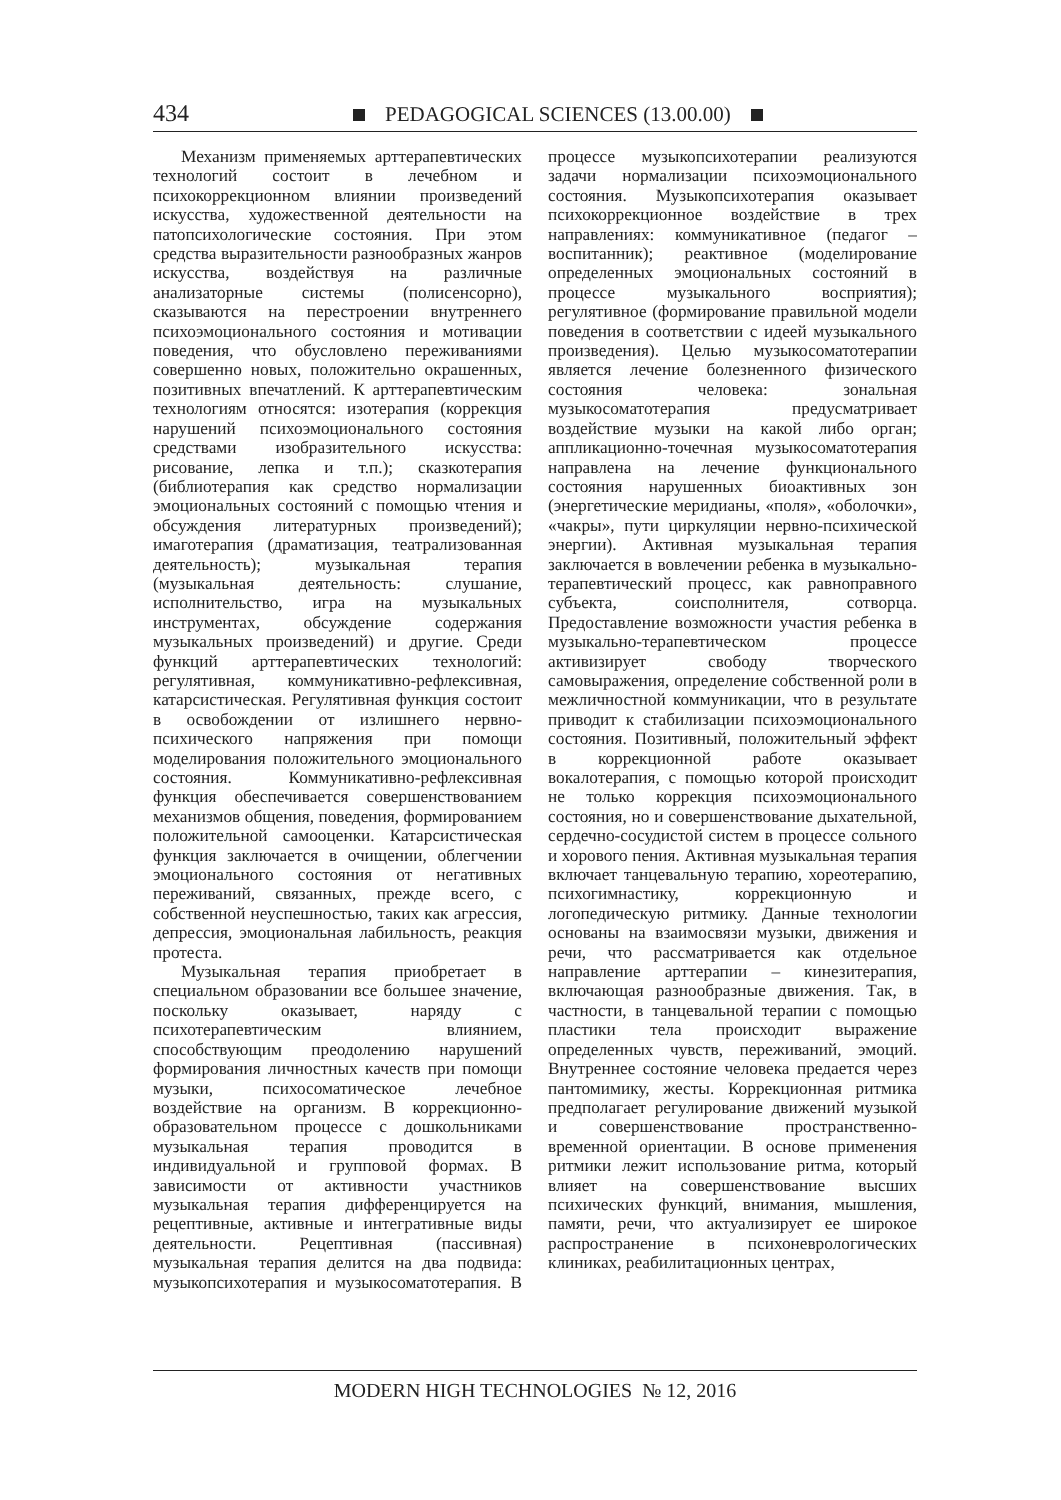434 PEDAGOGICAL SCIENCES (13.00.00)
Механизм применяемых арттерапевтических технологий состоит в лечебном и психокоррекционном влиянии произведений искусства, художественной деятельности на патопсихологические состояния. При этом средства выразительности разнообразных жанров искусства, воздействуя на различные анализаторные системы (полисенсорно), сказываются на перестроении внутреннего психоэмоционального состояния и мотивации поведения, что обусловлено переживаниями совершенно новых, положительно окрашенных, позитивных впечатлений. К арттерапевтическим технологиям относятся: изотерапия (коррекция нарушений психоэмоционального состояния средствами изобразительного искусства: рисование, лепка и т.п.); сказкотерапия (библиотерапия как средство нормализации эмоциональных состояний с помощью чтения и обсуждения литературных произведений); имаготерапия (драматизация, театрализованная деятельность); музыкальная терапия (музыкальная деятельность: слушание, исполнительство, игра на музыкальных инструментах, обсуждение содержания музыкальных произведений) и другие. Среди функций арттерапевтических технологий: регулятивная, коммуникативно-рефлексивная, катарсистическая. Регулятивная функция состоит в освобождении от излишнего нервно-психического напряжения при помощи моделирования положительного эмоционального состояния. Коммуникативно-рефлексивная функция обеспечивается совершенствованием механизмов общения, поведения, формированием положительной самооценки. Катарсистическая функция заключается в очищении, облегчении эмоционального состояния от негативных переживаний, связанных, прежде всего, с собственной неуспешностью, таких как агрессия, депрессия, эмоциональная лабильность, реакция протеста.
Музыкальная терапия приобретает в специальном образовании все большее значение, поскольку оказывает, наряду с психотерапевтическим влиянием, способствующим преодолению нарушений формирования личностных качеств при помощи музыки, психосоматическое лечебное воздействие на организм. В коррекционно-образовательном процессе с дошкольниками музыкальная терапия проводится в индивидуальной и групповой формах. В зависимости от активности участников музыкальная терапия дифференцируется на рецептивные, активные и интегративные виды деятельности. Рецептивная (пассивная) музыкальная терапия делится на два подвида: музыкопсихотерапия и музыкосоматотерапия. В процессе музыкопсихотерапии реализуются задачи нормализации психоэмоционального состояния. Музыкопсихотерапия оказывает психокоррекционное воздействие в трех направлениях: коммуникативное (педагог – воспитанник); реактивное (моделирование определенных эмоциональных состояний в процессе музыкального восприятия); регулятивное (формирование правильной модели поведения в соответствии с идеей музыкального произведения). Целью музыкосоматотерапии является лечение болезненного физического состояния человека: зональная музыкосоматотерапия предусматривает воздействие музыки на какой либо орган; аппликационно-точечная музыкосоматотерапия направлена на лечение функционального состояния нарушенных биоактивных зон (энергетические меридианы, «поля», «оболочки», «чакры», пути циркуляции нервно-психической энергии). Активная музыкальная терапия заключается в вовлечении ребенка в музыкально-терапевтический процесс, как равноправного субъекта, соисполнителя, сотворца. Предоставление возможности участия ребенка в музыкально-терапевтическом процессе активизирует свободу творческого самовыражения, определение собственной роли в межличностной коммуникации, что в результате приводит к стабилизации психоэмоционального состояния. Позитивный, положительный эффект в коррекционной работе оказывает вокалотерапия, с помощью которой происходит не только коррекция психоэмоционального состояния, но и совершенствование дыхательной, сердечно-сосудистой систем в процессе сольного и хорового пения. Активная музыкальная терапия включает танцевальную терапию, хореотерапию, психогимнастику, коррекционную и логопедическую ритмику. Данные технологии основаны на взаимосвязи музыки, движения и речи, что рассматривается как отдельное направление арттерапии – кинезитерапия, включающая разнообразные движения. Так, в частности, в танцевальной терапии с помощью пластики тела происходит выражение определенных чувств, переживаний, эмоций. Внутреннее состояние человека предается через пантомимику, жесты. Коррекционная ритмика предполагает регулирование движений музыкой и совершенствование пространственно-временной ориентации. В основе применения ритмики лежит использование ритма, который влияет на совершенствование высших психических функций, внимания, мышления, памяти, речи, что актуализирует ее широкое распространение в психоневрологических клиниках, реабилитационных центрах,
MODERN HIGH TECHNOLOGIES № 12, 2016